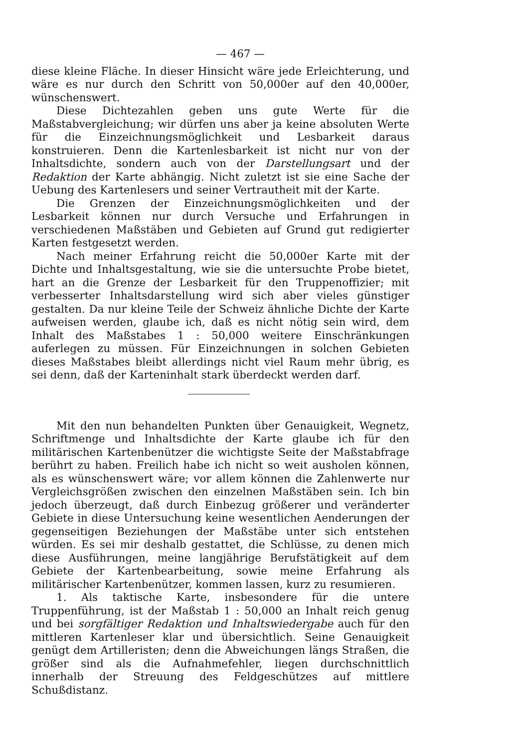— 467 —
diese kleine Fläche. In dieser Hinsicht wäre jede Erleichterung, und wäre es nur durch den Schritt von 50,000er auf den 40,000er, wünschenswert.
Diese Dichtezahlen geben uns gute Werte für die Maßstabvergleichung; wir dürfen uns aber ja keine absoluten Werte für die Einzeichnungsmöglichkeit und Lesbarkeit daraus konstruieren. Denn die Kartenlesbarkeit ist nicht nur von der Inhaltsdichte, sondern auch von der Darstellungsart und der Redaktion der Karte abhängig. Nicht zuletzt ist sie eine Sache der Uebung des Kartenlesers und seiner Vertrautheit mit der Karte.
Die Grenzen der Einzeichnungsmöglichkeiten und der Lesbarkeit können nur durch Versuche und Erfahrungen in verschiedenen Maßstäben und Gebieten auf Grund gut redigierter Karten festgesetzt werden.
Nach meiner Erfahrung reicht die 50,000er Karte mit der Dichte und Inhaltsgestaltung, wie sie die untersuchte Probe bietet, hart an die Grenze der Lesbarkeit für den Truppenoffizier; mit verbesserter Inhaltsdarstellung wird sich aber vieles günstiger gestalten. Da nur kleine Teile der Schweiz ähnliche Dichte der Karte aufweisen werden, glaube ich, daß es nicht nötig sein wird, dem Inhalt des Maßstabes 1 : 50,000 weitere Einschränkungen auferlegen zu müssen. Für Einzeichnungen in solchen Gebieten dieses Maßstabes bleibt allerdings nicht viel Raum mehr übrig, es sei denn, daß der Karteninhalt stark überdeckt werden darf.
Mit den nun behandelten Punkten über Genauigkeit, Wegnetz, Schriftmenge und Inhaltsdichte der Karte glaube ich für den militärischen Kartenbenützer die wichtigste Seite der Maßstabfrage berührt zu haben. Freilich habe ich nicht so weit ausholen können, als es wünschenswert wäre; vor allem können die Zahlenwerte nur Vergleichsgrößen zwischen den einzelnen Maßstäben sein. Ich bin jedoch überzeugt, daß durch Einbezug größerer und veränderter Gebiete in diese Untersuchung keine wesentlichen Aenderungen der gegenseitigen Beziehungen der Maßstäbe unter sich entstehen würden. Es sei mir deshalb gestattet, die Schlüsse, zu denen mich diese Ausführungen, meine langjährige Berufstätigkeit auf dem Gebiete der Kartenbearbeitung, sowie meine Erfahrung als militärischer Kartenbenützer, kommen lassen, kurz zu resumieren.
1. Als taktische Karte, insbesondere für die untere Truppenführung, ist der Maßstab 1 : 50,000 an Inhalt reich genug und bei sorgfältiger Redaktion und Inhaltswiedergabe auch für den mittleren Kartenleser klar und übersichtlich. Seine Genauigkeit genügt dem Artilleristen; denn die Abweichungen längs Straßen, die größer sind als die Aufnahmefehler, liegen durchschnittlich innerhalb der Streuung des Feldgeschützes auf mittlere Schußdistanz.